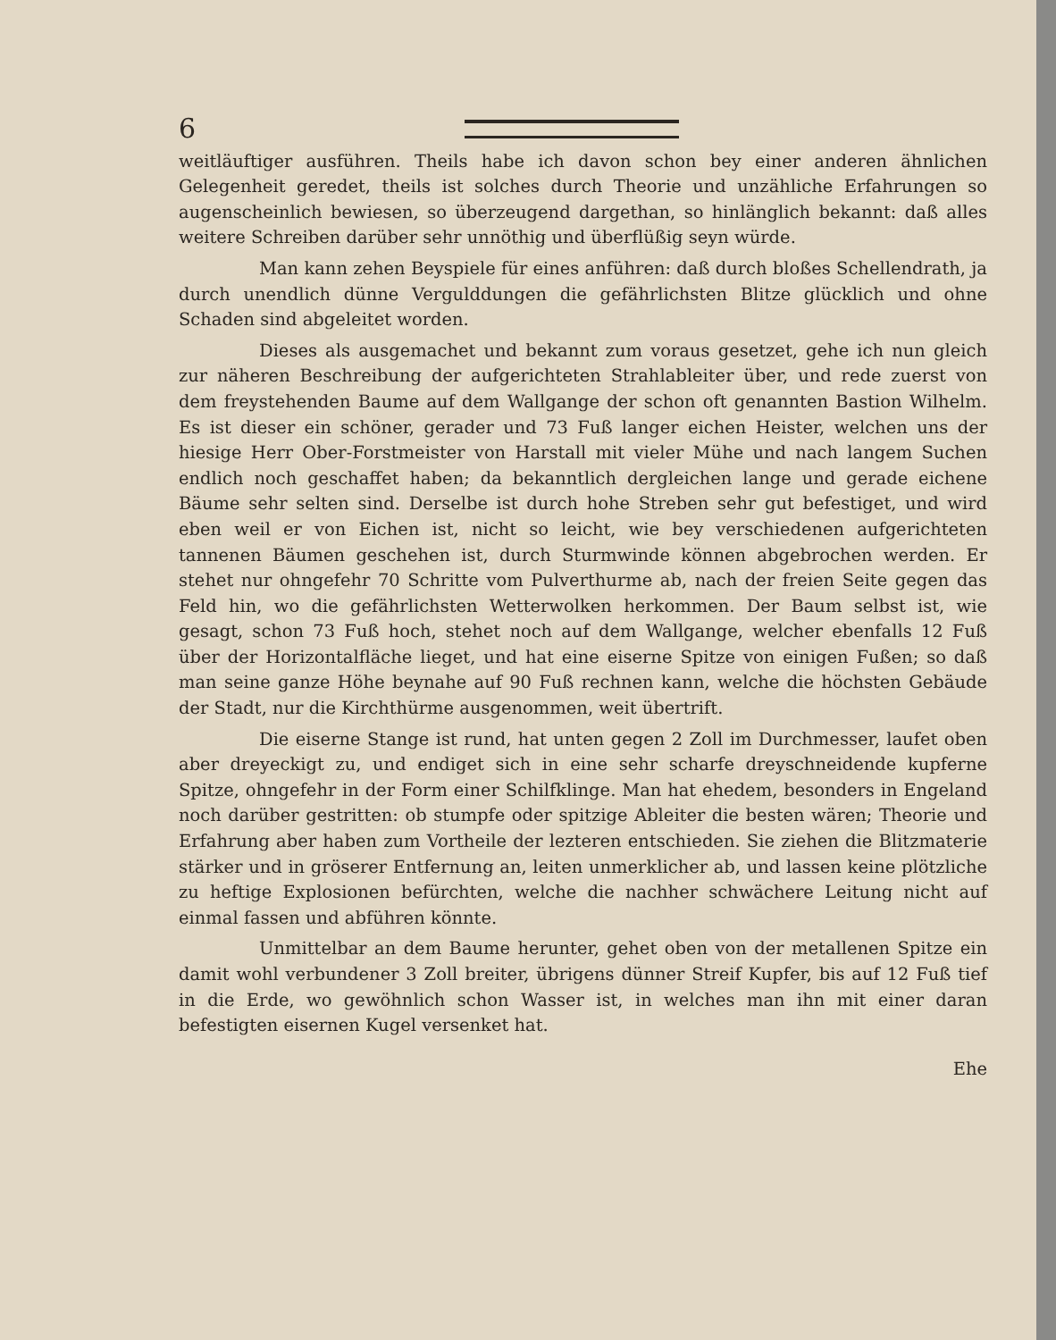6
weitläuftiger ausführen. Theils habe ich davon schon bey einer anderen ähnlichen Gelegenheit geredet, theils ist solches durch Theorie und unzähliche Erfahrungen so augenscheinlich bewiesen, so überzeugend dargethan, so hinlänglich bekannt: daß alles weitere Schreiben darüber sehr unnöthig und überflüßig seyn würde.
Man kann zehen Beyspiele für eines anführen: daß durch bloßes Schellendrath, ja durch unendlich dünne Vergulddungen die gefährlichsten Blitze glücklich und ohne Schaden sind abgeleitet worden.
Dieses als ausgemachet und bekannt zum voraus gesetzet, gehe ich nun gleich zur näheren Beschreibung der aufgerichteten Strahlableiter über, und rede zuerst von dem freystehenden Baume auf dem Wallgange der schon oft genannten Bastion Wilhelm. Es ist dieser ein schöner, gerader und 73 Fuß langer eichen Heister, welchen uns der hiesige Herr Ober-Forstmeister von Harstall mit vieler Mühe und nach langem Suchen endlich noch geschaffet haben; da bekanntlich dergleichen lange und gerade eichene Bäume sehr selten sind. Derselbe ist durch hohe Streben sehr gut befestiget, und wird eben weil er von Eichen ist, nicht so leicht, wie bey verschiedenen aufgerichteten tannenen Bäumen geschehen ist, durch Sturmwinde können abgebrochen werden. Er stehet nur ohngefehr 70 Schritte vom Pulverthurme ab, nach der freien Seite gegen das Feld hin, wo die gefährlichsten Wetterwolken herkommen. Der Baum selbst ist, wie gesagt, schon 73 Fuß hoch, stehet noch auf dem Wallgange, welcher ebenfalls 12 Fuß über der Horizontalfläche lieget, und hat eine eiserne Spitze von einigen Fußen; so daß man seine ganze Höhe beynahe auf 90 Fuß rechnen kann, welche die höchsten Gebäude der Stadt, nur die Kirchthürme ausgenommen, weit übertrift.
Die eiserne Stange ist rund, hat unten gegen 2 Zoll im Durchmesser, laufet oben aber dreyeckigt zu, und endiget sich in eine sehr scharfe dreyschneidende kupferne Spitze, ohngefehr in der Form einer Schilfklinge. Man hat ehedem, besonders in Engeland noch darüber gestritten: ob stumpfe oder spitzige Ableiter die besten wären; Theorie und Erfahrung aber haben zum Vortheile der lezteren entschieden. Sie ziehen die Blitzmaterie stärker und in gröserer Entfernung an, leiten unmerklicher ab, und lassen keine plötzliche zu heftige Explosionen befürchten, welche die nachher schwächere Leitung nicht auf einmal fassen und abführen könnte.
Unmittelbar an dem Baume herunter, gehet oben von der metallenen Spitze ein damit wohl verbundener 3 Zoll breiter, übrigens dünner Streif Kupfer, bis auf 12 Fuß tief in die Erde, wo gewöhnlich schon Wasser ist, in welches man ihn mit einer daran befestigten eisernen Kugel versenket hat.
Ehe